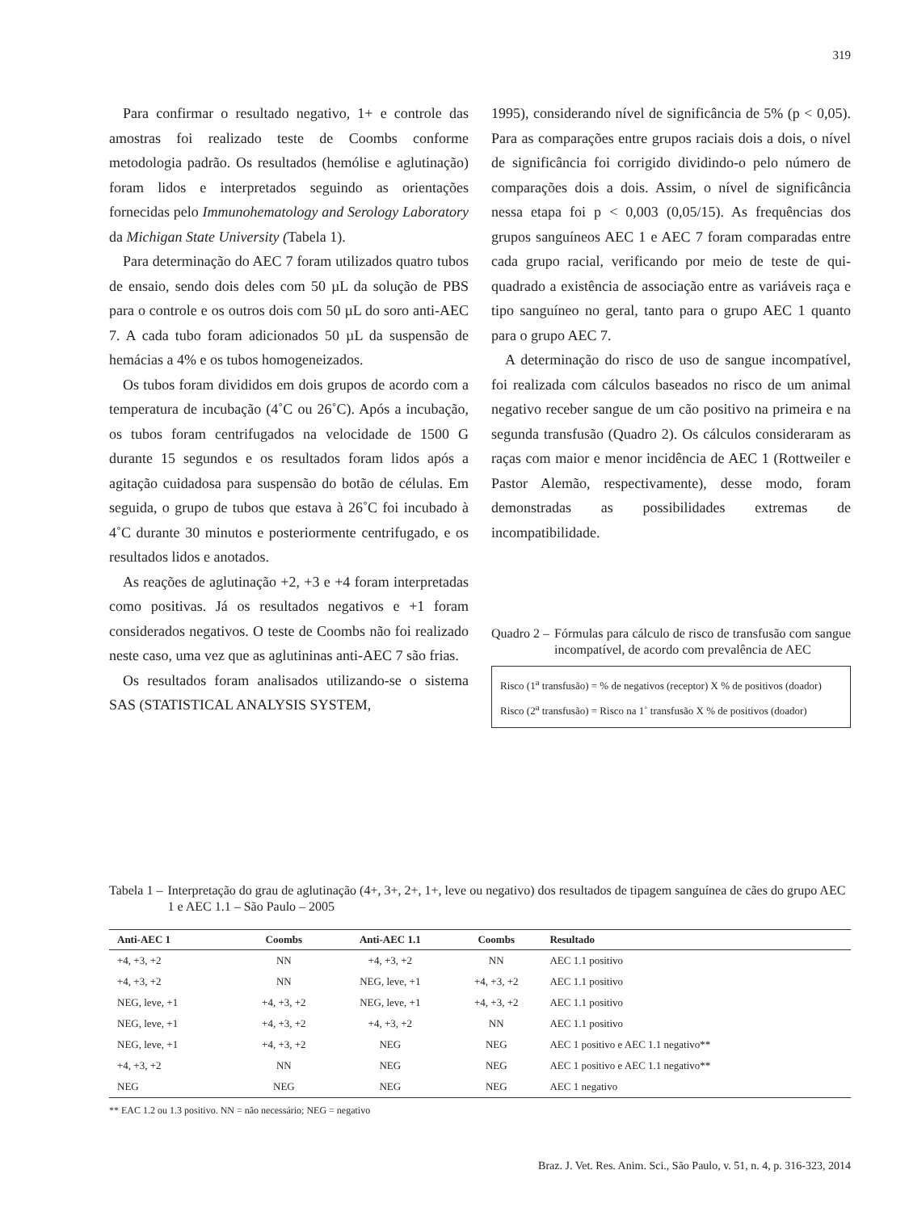319
Para confirmar o resultado negativo, 1+ e controle das amostras foi realizado teste de Coombs conforme metodologia padrão. Os resultados (hemólise e aglutinação) foram lidos e interpretados seguindo as orientações fornecidas pelo Immunohematology and Serology Laboratory da Michigan State University (Tabela 1).
Para determinação do AEC 7 foram utilizados quatro tubos de ensaio, sendo dois deles com 50 µL da solução de PBS para o controle e os outros dois com 50 µL do soro anti-AEC 7. A cada tubo foram adicionados 50 µL da suspensão de hemácias a 4% e os tubos homogeneizados.
Os tubos foram divididos em dois grupos de acordo com a temperatura de incubação (4˚C ou 26˚C). Após a incubação, os tubos foram centrifugados na velocidade de 1500 G durante 15 segundos e os resultados foram lidos após a agitação cuidadosa para suspensão do botão de células. Em seguida, o grupo de tubos que estava à 26˚C foi incubado à 4˚C durante 30 minutos e posteriormente centrifugado, e os resultados lidos e anotados.
As reações de aglutinação +2, +3 e +4 foram interpretadas como positivas. Já os resultados negativos e +1 foram considerados negativos. O teste de Coombs não foi realizado neste caso, uma vez que as aglutininas anti-AEC 7 são frias.
Os resultados foram analisados utilizando-se o sistema SAS (STATISTICAL ANALYSIS SYSTEM,
1995), considerando nível de significância de 5% (p < 0,05). Para as comparações entre grupos raciais dois a dois, o nível de significância foi corrigido dividindo-o pelo número de comparações dois a dois. Assim, o nível de significância nessa etapa foi p < 0,003 (0,05/15). As frequências dos grupos sanguíneos AEC 1 e AEC 7 foram comparadas entre cada grupo racial, verificando por meio de teste de qui-quadrado a existência de associação entre as variáveis raça e tipo sanguíneo no geral, tanto para o grupo AEC 1 quanto para o grupo AEC 7.
A determinação do risco de uso de sangue incompatível, foi realizada com cálculos baseados no risco de um animal negativo receber sangue de um cão positivo na primeira e na segunda transfusão (Quadro 2). Os cálculos consideraram as raças com maior e menor incidência de AEC 1 (Rottweiler e Pastor Alemão, respectivamente), desse modo, foram demonstradas as possibilidades extremas de incompatibilidade.
Quadro 2 – Fórmulas para cálculo de risco de transfusão com sangue incompatível, de acordo com prevalência de AEC
Risco (1<sup>a</sup> transfusão) = % de negativos (receptor) X % de positivos (doador)
Risco (2<sup>a</sup> transfusão) = Risco na 1˚ transfusão X % de positivos (doador)
Tabela 1 – Interpretação do grau de aglutinação (4+, 3+, 2+, 1+, leve ou negativo) dos resultados de tipagem sanguínea de cães do grupo AEC 1 e AEC 1.1 – São Paulo – 2005
| Anti-AEC 1 | Coombs | Anti-AEC 1.1 | Coombs | Resultado |
| --- | --- | --- | --- | --- |
| +4, +3, +2 | NN | +4, +3, +2 | NN | AEC 1.1 positivo |
| +4, +3, +2 | NN | NEG, leve, +1 | +4, +3, +2 | AEC 1.1 positivo |
| NEG, leve, +1 | +4, +3, +2 | NEG, leve, +1 | +4, +3, +2 | AEC 1.1 positivo |
| NEG, leve, +1 | +4, +3, +2 | +4, +3, +2 | NN | AEC 1.1 positivo |
| NEG, leve, +1 | +4, +3, +2 | NEG | NEG | AEC 1 positivo e AEC 1.1 negativo** |
| +4, +3, +2 | NN | NEG | NEG | AEC 1 positivo e AEC 1.1 negativo** |
| NEG | NEG | NEG | NEG | AEC 1 negativo |
** EAC 1.2 ou 1.3 positivo. NN = não necessário; NEG = negativo
Braz. J. Vet. Res. Anim. Sci., São Paulo, v. 51, n. 4, p. 316-323, 2014